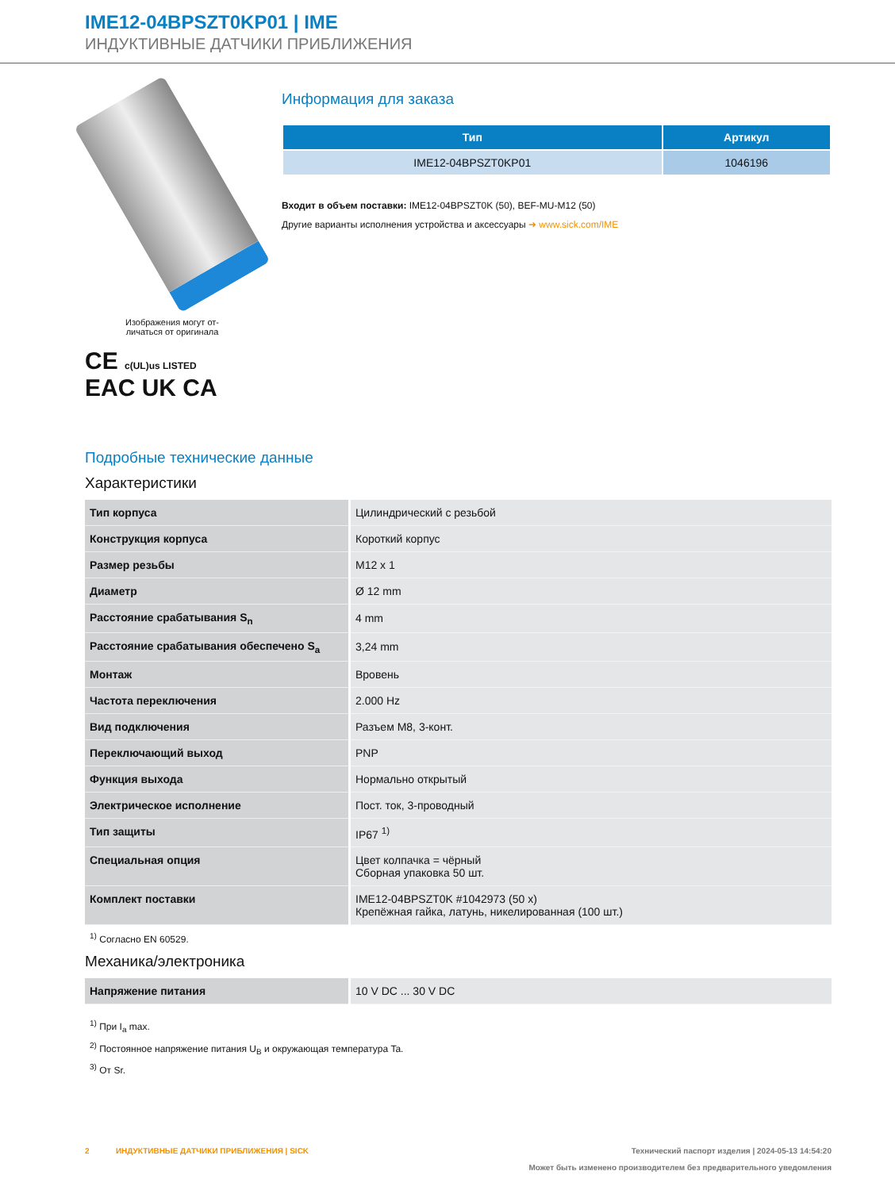IME12-04BPSZT0KP01 | IME
ИНДУКТИВНЫЕ ДАТЧИКИ ПРИБЛИЖЕНИЯ
Изображения могут от-
личаться от оригинала
CE c(UL)us LISTED
EAC UK CA
Информация для заказа
| Тип | Артикул |
| --- | --- |
| IME12-04BPSZT0KP01 | 1046196 |
Входит в объем поставки: IME12-04BPSZT0K (50), BEF-MU-M12 (50)
Другие варианты исполнения устройства и аксессуары ➜ www.sick.com/IME
Подробные технические данные
Характеристики
| Тип корпуса | Цилиндрический с резьбой |
| Конструкция корпуса | Короткий корпус |
| Размер резьбы | M12 x 1 |
| Диаметр | Ø 12 mm |
| Расстояние срабатывания S<sub>n</sub> | 4 mm |
| Расстояние срабатывания обеспечено S<sub>a</sub> | 3,24 mm |
| Монтаж | Вровень |
| Частота переключения | 2.000 Hz |
| Вид подключения | Разъем M8, 3-конт. |
| Переключающий выход | PNP |
| Функция выхода | Нормально открытый |
| Электрическое исполнение | Пост. ток, 3-проводный |
| Тип защиты | IP67 <sup>1)</sup> |
| Специальная опция | Цвет колпачка = чёрный Сборная упаковка 50 шт. |
| Комплект поставки | IME12-04BPSZT0K #1042973 (50 x) Крепёжная гайка, латунь, никелированная (100 шт.) |
<sup>1)</sup> Согласно EN 60529.
Механика/электроника
| Напряжение питания | 10 V DC ... 30 V DC |
<sup>1)</sup> При I<sub>a</sub> max.
<sup>2)</sup> Постоянное напряжение питания U<sub>B</sub> и окружающая температура Ta.
<sup>3)</sup> От Sr.
2 ИНДУКТИВНЫЕ ДАТЧИКИ ПРИБЛИЖЕНИЯ | SICK Технический паспорт изделия | 2024-05-13 14:54:20
Может быть изменено производителем без предварительного уведомления